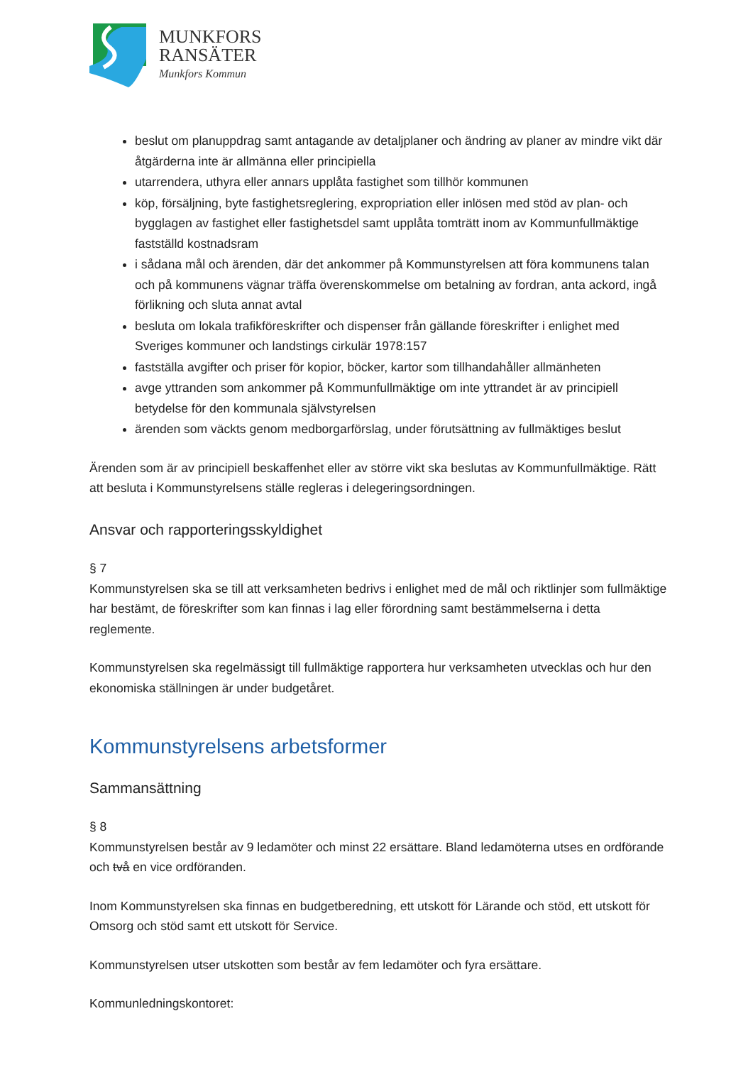MUNKFORS
RANSÄTER
Munkfors Kommun
beslut om planuppdrag samt antagande av detaljplaner och ändring av planer av mindre vikt där åtgärderna inte är allmänna eller principiella
utarrendera, uthyra eller annars upplåta fastighet som tillhör kommunen
köp, försäljning, byte fastighetsreglering, expropriation eller inlösen med stöd av plan- och bygglagen av fastighet eller fastighetsdel samt upplåta tomträtt inom av Kommunfullmäktige fastställd kostnadsram
i sådana mål och ärenden, där det ankommer på Kommunstyrelsen att föra kommunens talan och på kommunens vägnar träffa överenskommelse om betalning av fordran, anta ackord, ingå förlikning och sluta annat avtal
besluta om lokala trafikföreskrifter och dispenser från gällande föreskrifter i enlighet med Sveriges kommuner och landstings cirkulär 1978:157
fastställa avgifter och priser för kopior, böcker, kartor som tillhandahåller allmänheten
avge yttranden som ankommer på Kommunfullmäktige om inte yttrandet är av principiell betydelse för den kommunala självstyrelsen
ärenden som väckts genom medborgarförslag, under förutsättning av fullmäktiges beslut
Ärenden som är av principiell beskaffenhet eller av större vikt ska beslutas av Kommunfullmäktige. Rätt att besluta i Kommunstyrelsens ställe regleras i delegeringsordningen.
Ansvar och rapporteringsskyldighet
§ 7
Kommunstyrelsen ska se till att verksamheten bedrivs i enlighet med de mål och riktlinjer som fullmäktige har bestämt, de föreskrifter som kan finnas i lag eller förordning samt bestämmelserna i detta reglemente.
Kommunstyrelsen ska regelmässigt till fullmäktige rapportera hur verksamheten utvecklas och hur den ekonomiska ställningen är under budgetåret.
Kommunstyrelsens arbetsformer
Sammansättning
§ 8
Kommunstyrelsen består av 9 ledamöter och minst 22 ersättare. Bland ledamöterna utses en ordförande och två en vice ordföranden.
Inom Kommunstyrelsen ska finnas en budgetberedning, ett utskott för Lärande och stöd, ett utskott för Omsorg och stöd samt ett utskott för Service.
Kommunstyrelsen utser utskotten som består av fem ledamöter och fyra ersättare.
Kommunledningskontoret: